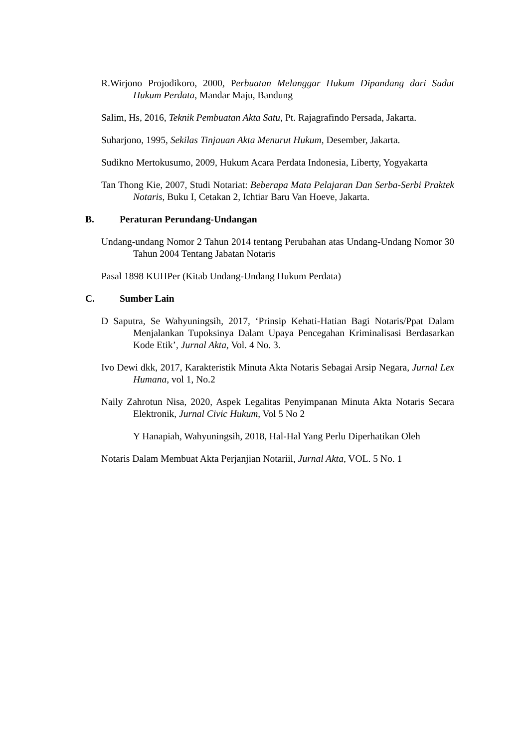R.Wirjono Projodikoro, 2000, Perbuatan Melanggar Hukum Dipandang dari Sudut Hukum Perdata, Mandar Maju, Bandung
Salim, Hs, 2016, Teknik Pembuatan Akta Satu, Pt. Rajagrafindo Persada, Jakarta.
Suharjono, 1995, Sekilas Tinjauan Akta Menurut Hukum, Desember, Jakarta.
Sudikno Mertokusumo, 2009, Hukum Acara Perdata Indonesia, Liberty, Yogyakarta
Tan Thong Kie, 2007, Studi Notariat: Beberapa Mata Pelajaran Dan Serba-Serbi Praktek Notaris, Buku I, Cetakan 2, Ichtiar Baru Van Hoeve, Jakarta.
B. Peraturan Perundang-Undangan
Undang-undang Nomor 2 Tahun 2014 tentang Perubahan atas Undang-Undang Nomor 30 Tahun 2004 Tentang Jabatan Notaris
Pasal 1898 KUHPer (Kitab Undang-Undang Hukum Perdata)
C. Sumber Lain
D Saputra, Se Wahyuningsih, 2017, ‘Prinsip Kehati-Hatian Bagi Notaris/Ppat Dalam Menjalankan Tupoksinya Dalam Upaya Pencegahan Kriminalisasi Berdasarkan Kode Etik’, Jurnal Akta, Vol. 4 No. 3.
Ivo Dewi dkk, 2017, Karakteristik Minuta Akta Notaris Sebagai Arsip Negara, Jurnal Lex Humana, vol 1, No.2
Naily Zahrotun Nisa, 2020, Aspek Legalitas Penyimpanan Minuta Akta Notaris Secara Elektronik, Jurnal Civic Hukum, Vol 5 No 2
Y Hanapiah, Wahyuningsih, 2018, Hal-Hal Yang Perlu Diperhatikan Oleh
Notaris Dalam Membuat Akta Perjanjian Notariil, Jurnal Akta, VOL. 5 No. 1